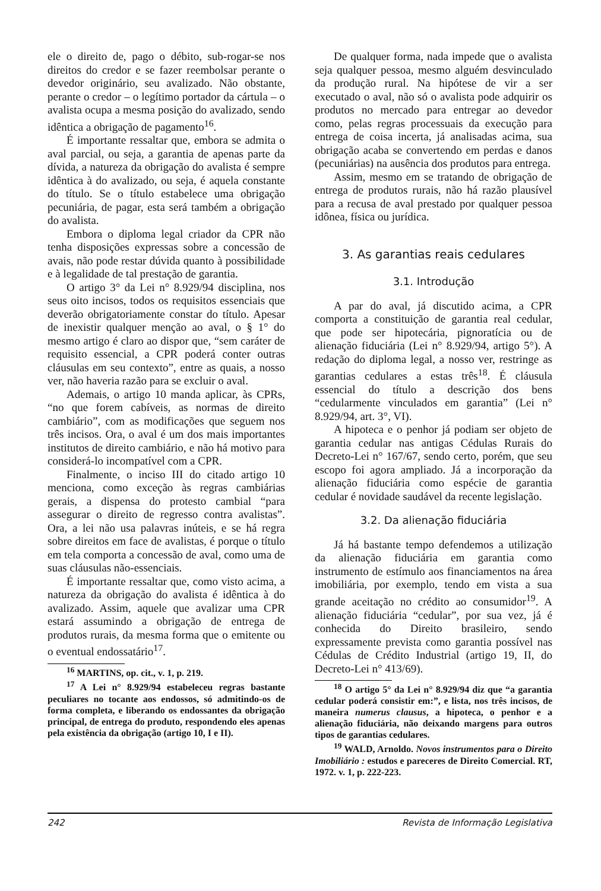ele o direito de, pago o débito, sub-rogar-se nos direitos do credor e se fazer reembolsar perante o devedor originário, seu avalizado. Não obstante, perante o credor – o legítimo portador da cártula – o avalista ocupa a mesma posição do avalizado, sendo idêntica a obrigação de pagamento<sup>16</sup>.
É importante ressaltar que, embora se admita o aval parcial, ou seja, a garantia de apenas parte da dívida, a natureza da obrigação do avalista é sempre idêntica à do avalizado, ou seja, é aquela constante do título. Se o título estabelece uma obrigação pecuniária, de pagar, esta será também a obrigação do avalista.
Embora o diploma legal criador da CPR não tenha disposições expressas sobre a concessão de avais, não pode restar dúvida quanto à possibilidade e à legalidade de tal prestação de garantia.
O artigo 3° da Lei n° 8.929/94 disciplina, nos seus oito incisos, todos os requisitos essenciais que deverão obrigatoriamente constar do título. Apesar de inexistir qualquer menção ao aval, o § 1° do mesmo artigo é claro ao dispor que, “sem caráter de requisito essencial, a CPR poderá conter outras cláusulas em seu contexto”, entre as quais, a nosso ver, não haveria razão para se excluir o aval.
Ademais, o artigo 10 manda aplicar, às CPRs, “no que forem cabíveis, as normas de direito cambiário”, com as modificações que seguem nos três incisos. Ora, o aval é um dos mais importantes institutos de direito cambiário, e não há motivo para considerá-lo incompatível com a CPR.
Finalmente, o inciso III do citado artigo 10 menciona, como exceção às regras cambiárias gerais, a dispensa do protesto cambial “para assegurar o direito de regresso contra avalistas”. Ora, a lei não usa palavras inúteis, e se há regra sobre direitos em face de avalistas, é porque o título em tela comporta a concessão de aval, como uma de suas cláusulas não-essenciais.
É importante ressaltar que, como visto acima, a natureza da obrigação do avalista é idêntica à do avalizado. Assim, aquele que avalizar uma CPR estará assumindo a obrigação de entrega de produtos rurais, da mesma forma que o emitente ou o eventual endossatário<sup>17</sup>.
<sup>16</sup> MARTINS, op. cit., v. 1, p. 219.
<sup>17</sup> A Lei n° 8.929/94 estabeleceu regras bastante peculiares no tocante aos endossos, só admitindo-os de forma completa, e liberando os endossantes da obrigação principal, de entrega do produto, respondendo eles apenas pela existência da obrigação (artigo 10, I e II).
De qualquer forma, nada impede que o avalista seja qualquer pessoa, mesmo alguém desvinculado da produção rural. Na hipótese de vir a ser executado o aval, não só o avalista pode adquirir os produtos no mercado para entregar ao devedor como, pelas regras processuais da execução para entrega de coisa incerta, já analisadas acima, sua obrigação acaba se convertendo em perdas e danos (pecuniárias) na ausência dos produtos para entrega.
Assim, mesmo em se tratando de obrigação de entrega de produtos rurais, não há razão plausível para a recusa de aval prestado por qualquer pessoa idônea, física ou jurídica.
3. As garantias reais cedulares
3.1. Introdução
A par do aval, já discutido acima, a CPR comporta a constituição de garantia real cedular, que pode ser hipotecária, pignoratícia ou de alienação fiduciária (Lei n° 8.929/94, artigo 5°). A redação do diploma legal, a nosso ver, restringe as garantias cedulares a estas três<sup>18</sup>. É cláusula essencial do título a descrição dos bens “cedularmente vinculados em garantia” (Lei n° 8.929/94, art. 3°, VI).
A hipoteca e o penhor já podiam ser objeto de garantia cedular nas antigas Cédulas Rurais do Decreto-Lei n° 167/67, sendo certo, porém, que seu escopo foi agora ampliado. Já a incorporação da alienação fiduciária como espécie de garantia cedular é novidade saudável da recente legislação.
3.2. Da alienação fiduciária
Já há bastante tempo defendemos a utilização da alienação fiduciária em garantia como instrumento de estímulo aos financiamentos na área imobiliária, por exemplo, tendo em vista a sua grande aceitação no crédito ao consumidor<sup>19</sup>. A alienação fiduciária “cedular”, por sua vez, já é conhecida do Direito brasileiro, sendo expressamente prevista como garantia possível nas Cédulas de Crédito Industrial (artigo 19, II, do Decreto-Lei n° 413/69).
<sup>18</sup> O artigo 5° da Lei n° 8.929/94 diz que “a garantia cedular poderá consistir em:”, e lista, nos três incisos, de maneira numerus clausus, a hipoteca, o penhor e a alienação fiduciária, não deixando margens para outros tipos de garantias cedulares.
<sup>19</sup> WALD, Arnoldo. Novos instrumentos para o Direito Imobiliário : estudos e pareceres de Direito Comercial. RT, 1972. v. 1, p. 222-223.
242 Revista de Informação Legislativa